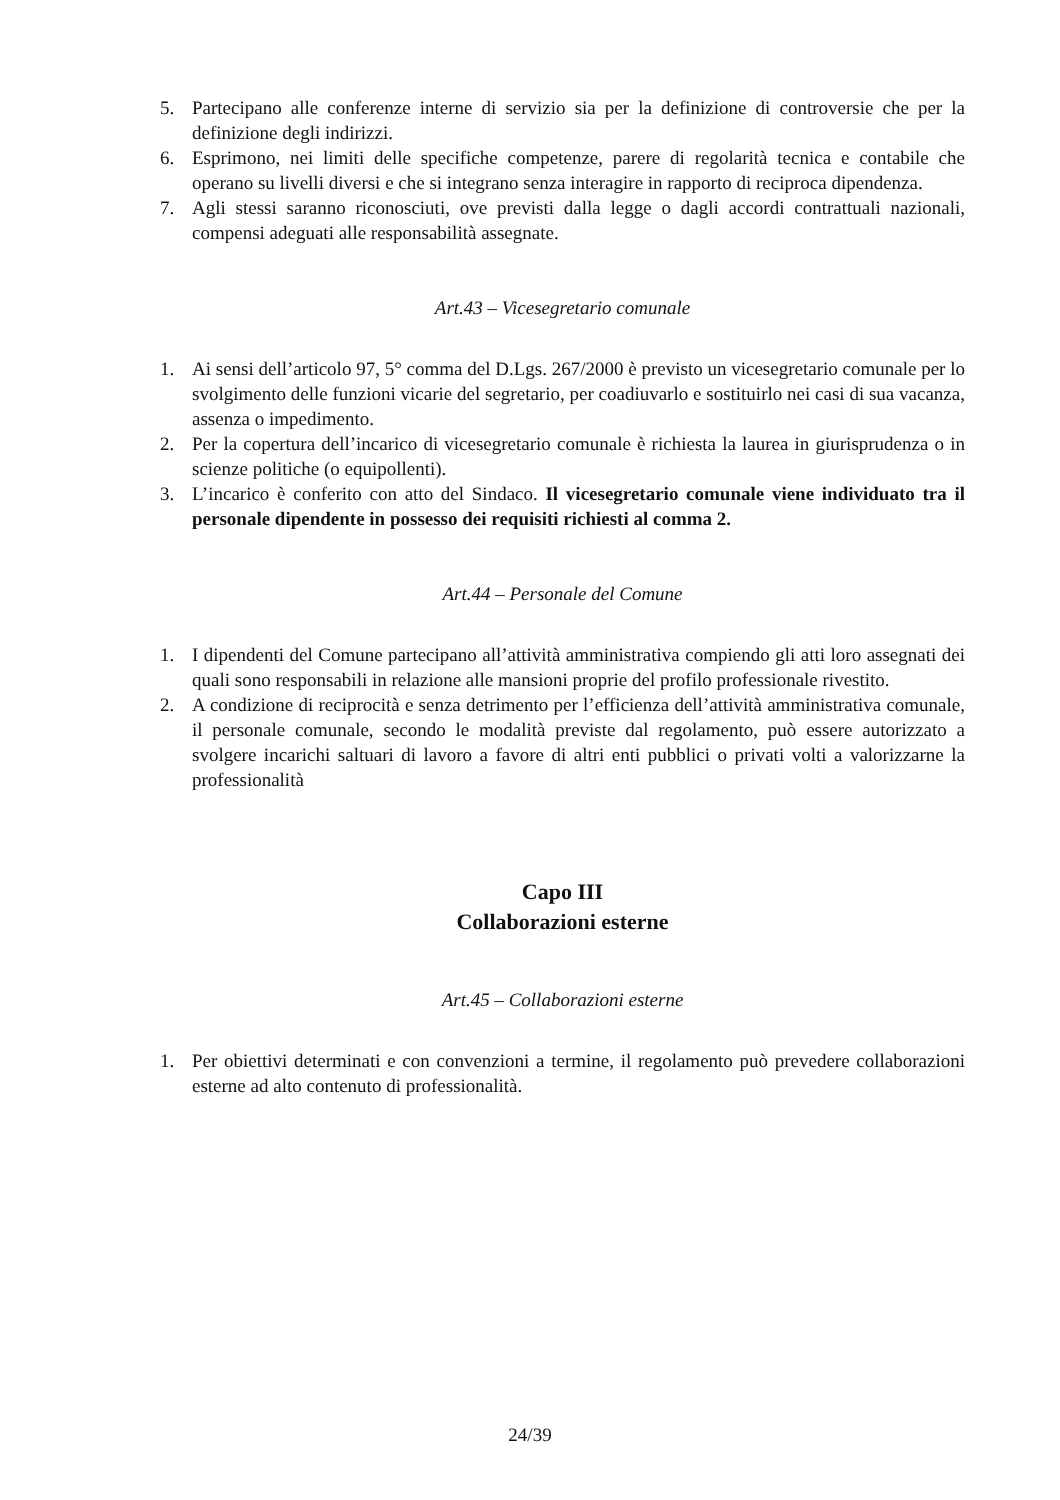5. Partecipano alle conferenze interne di servizio sia per la definizione di controversie che per la definizione degli indirizzi.
6. Esprimono, nei limiti delle specifiche competenze, parere di regolarità tecnica e contabile che operano su livelli diversi e che si integrano senza interagire in rapporto di reciproca dipendenza.
7. Agli stessi saranno riconosciuti, ove previsti dalla legge o dagli accordi contrattuali nazionali, compensi adeguati alle responsabilità assegnate.
Art.43 – Vicesegretario comunale
1. Ai sensi dell’articolo 97, 5° comma del D.Lgs. 267/2000 è previsto un vicesegretario comunale per lo svolgimento delle funzioni vicarie del segretario, per coadiuvarlo e sostituirlo nei casi di sua vacanza, assenza o impedimento.
2. Per la copertura dell’incarico di vicesegretario comunale è richiesta la laurea in giurisprudenza o in scienze politiche (o equipollenti).
3. L’incarico è conferito con atto del Sindaco. Il vicesegretario comunale viene individuato tra il personale dipendente in possesso dei requisiti richiesti al comma 2.
Art.44 – Personale del Comune
1. I dipendenti del Comune partecipano all’attività amministrativa compiendo gli atti loro assegnati dei quali sono responsabili in relazione alle mansioni proprie del profilo professionale rivestito.
2. A condizione di reciprocità e senza detrimento per l’efficienza dell’attività amministrativa comunale, il personale comunale, secondo le modalità previste dal regolamento, può essere autorizzato a svolgere incarichi saltuari di lavoro a favore di altri enti pubblici o privati volti a valorizzarne la professionalità
Capo III
Collaborazioni esterne
Art.45 – Collaborazioni esterne
1. Per obiettivi determinati e con convenzioni a termine, il regolamento può prevedere collaborazioni esterne ad alto contenuto di professionalità.
24/39